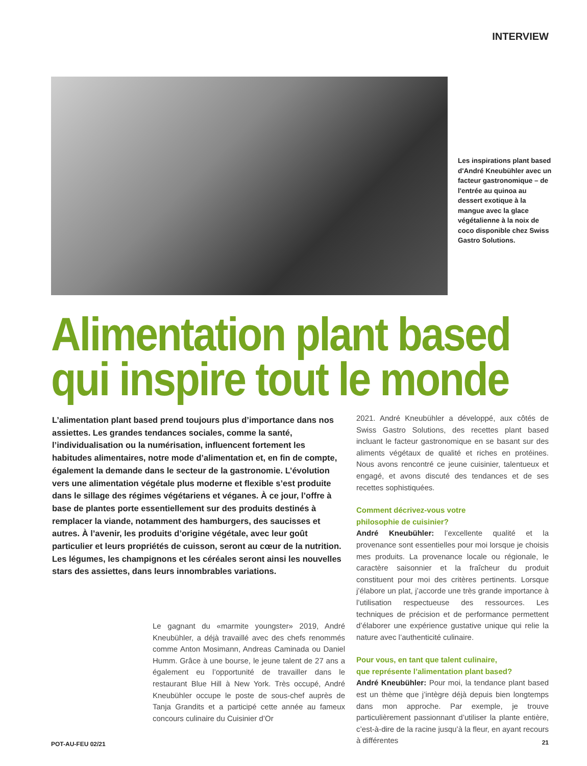INTERVIEW
Les inspirations plant based d'André Kneubühler avec un facteur gastronomique – de l'entrée au quinoa au dessert exotique à la mangue avec la glace végétalienne à la noix de coco disponible chez Swiss Gastro Solutions.
Alimentation plant based
qui inspire tout le monde
L’alimentation plant based prend toujours plus d’importance dans nos assiettes. Les grandes tendances sociales, comme la santé, l’individualisation ou la numérisation, influencent fortement les habitudes alimentaires, notre mode d’alimentation et, en fin de compte, également la demande dans le secteur de la gastronomie. L’évolution vers une alimentation végétale plus moderne et flexible s’est produite dans le sillage des régimes végétariens et véganes. À ce jour, l’offre à base de plantes porte essentiellement sur des produits destinés à remplacer la viande, notamment des hamburgers, des saucisses et autres. À l’avenir, les produits d’origine végétale, avec leur goût particulier et leurs propriétés de cuisson, seront au cœur de la nutrition. Les légumes, les champignons et les céréales seront ainsi les nouvelles stars des assiettes, dans leurs innombrables variations.
Le gagnant du «marmite youngster» 2019, André Kneubühler, a déjà travaillé avec des chefs renommés comme Anton Mosimann, Andreas Caminada ou Daniel Humm. Grâce à une bourse, le jeune talent de 27 ans a également eu l’opportunité de travailler dans le restaurant Blue Hill à New York. Très occupé, André Kneubühler occupe le poste de sous-chef auprès de Tanja Grandits et a participé cette année au fameux concours culinaire du Cuisinier d’Or
2021. André Kneubühler a développé, aux côtés de Swiss Gastro Solutions, des recettes plant based incluant le facteur gastronomique en se basant sur des aliments végétaux de qualité et riches en protéines. Nous avons rencontré ce jeune cuisinier, talentueux et engagé, et avons discuté des tendances et de ses recettes sophistiquées.
Comment décrivez-vous votre
philosophie de cuisinier?
André Kneubühler: l’excellente qualité et la provenance sont essentielles pour moi lorsque je choisis mes produits. La provenance locale ou régionale, le caractère saisonnier et la fraîcheur du produit constituent pour moi des critères pertinents. Lorsque j’élabore un plat, j’accorde une très grande importance à l’utilisation respectueuse des ressources. Les techniques de précision et de performance permettent d’élaborer une expérience gustative unique qui relie la nature avec l’authenticité culinaire.
Pour vous, en tant que talent culinaire,
que représente l’alimentation plant based?
André Kneubühler: Pour moi, la tendance plant based est un thème que j’intègre déjà depuis bien longtemps dans mon approche. Par exemple, je trouve particulièrement passionnant d’utiliser la plante entière, c’est-à-dire de la racine jusqu’à la fleur, en ayant recours à différentes
POT-AU-FEU 02/21 21